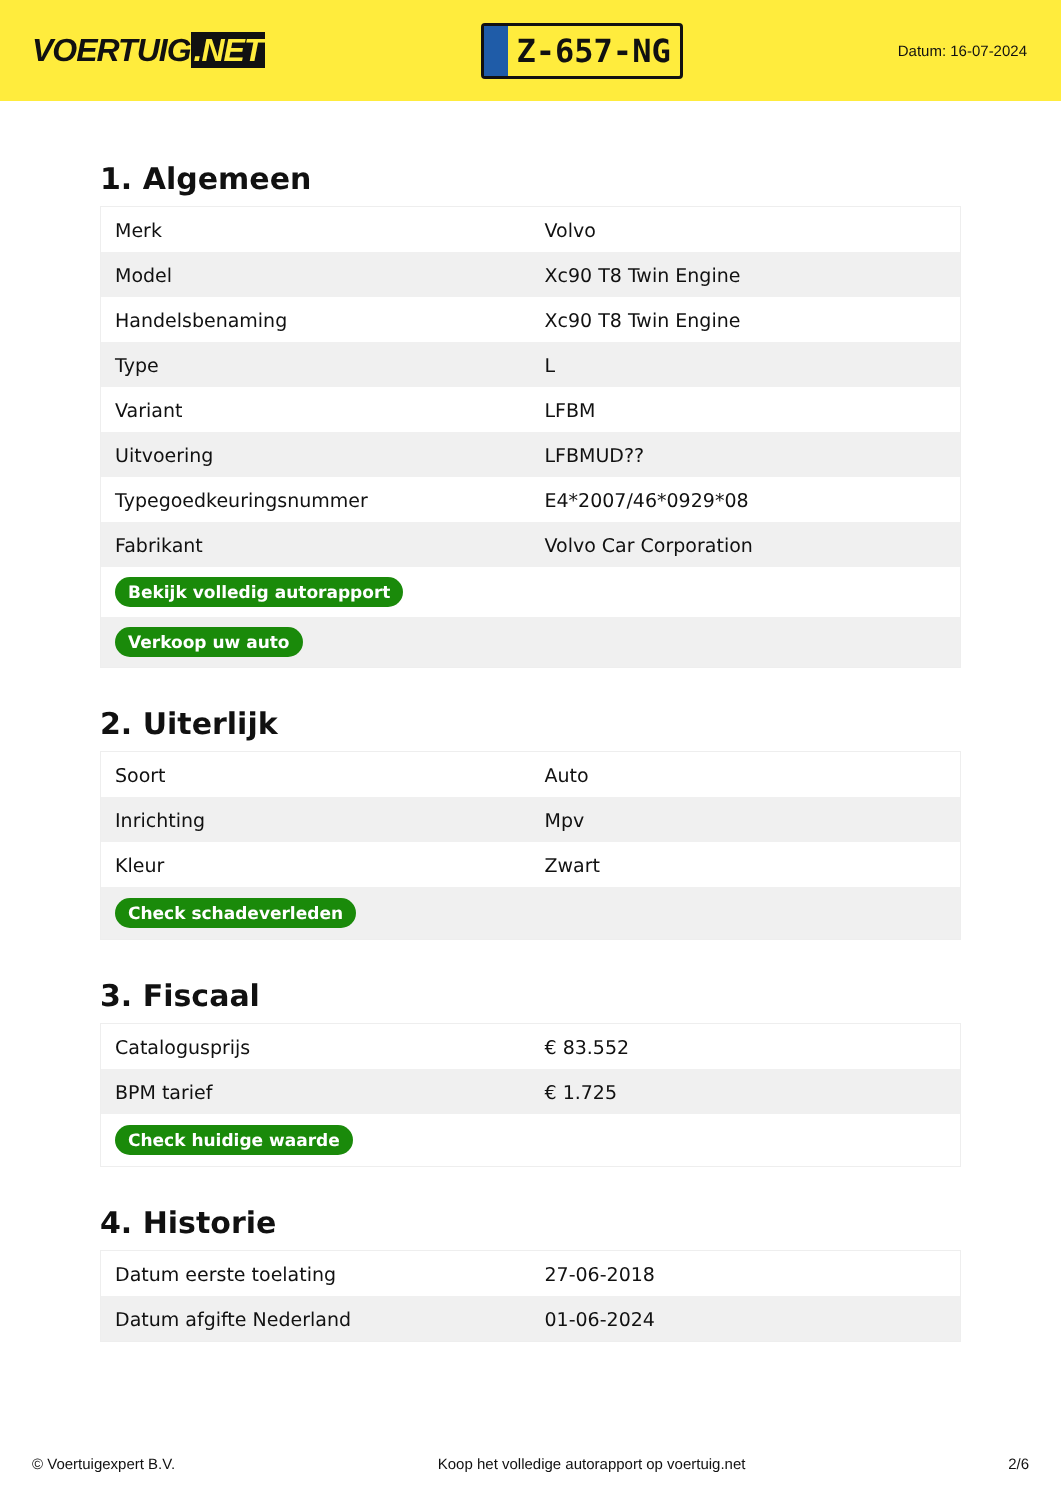VOERTUIG.NET
Z-657-NG
Datum: 16-07-2024
1. Algemeen
| Merk | Volvo |
| Model | Xc90 T8 Twin Engine |
| Handelsbenaming | Xc90 T8 Twin Engine |
| Type | L |
| Variant | LFBM |
| Uitvoering | LFBMUD?? |
| Typegoedkeuringsnummer | E4*2007/46*0929*08 |
| Fabrikant | Volvo Car Corporation |
| Bekijk volledig autorapport | |
| Verkoop uw auto | |
2. Uiterlijk
| Soort | Auto |
| Inrichting | Mpv |
| Kleur | Zwart |
| Check schadeverleden | |
3. Fiscaal
| Catalogusprijs | € 83.552 |
| BPM tarief | € 1.725 |
| Check huidige waarde | |
4. Historie
| Datum eerste toelating | 27-06-2018 |
| Datum afgifte Nederland | 01-06-2024 |
© Voertuigexpert B.V. Koop het volledige autorapport op voertuig.net 2/6